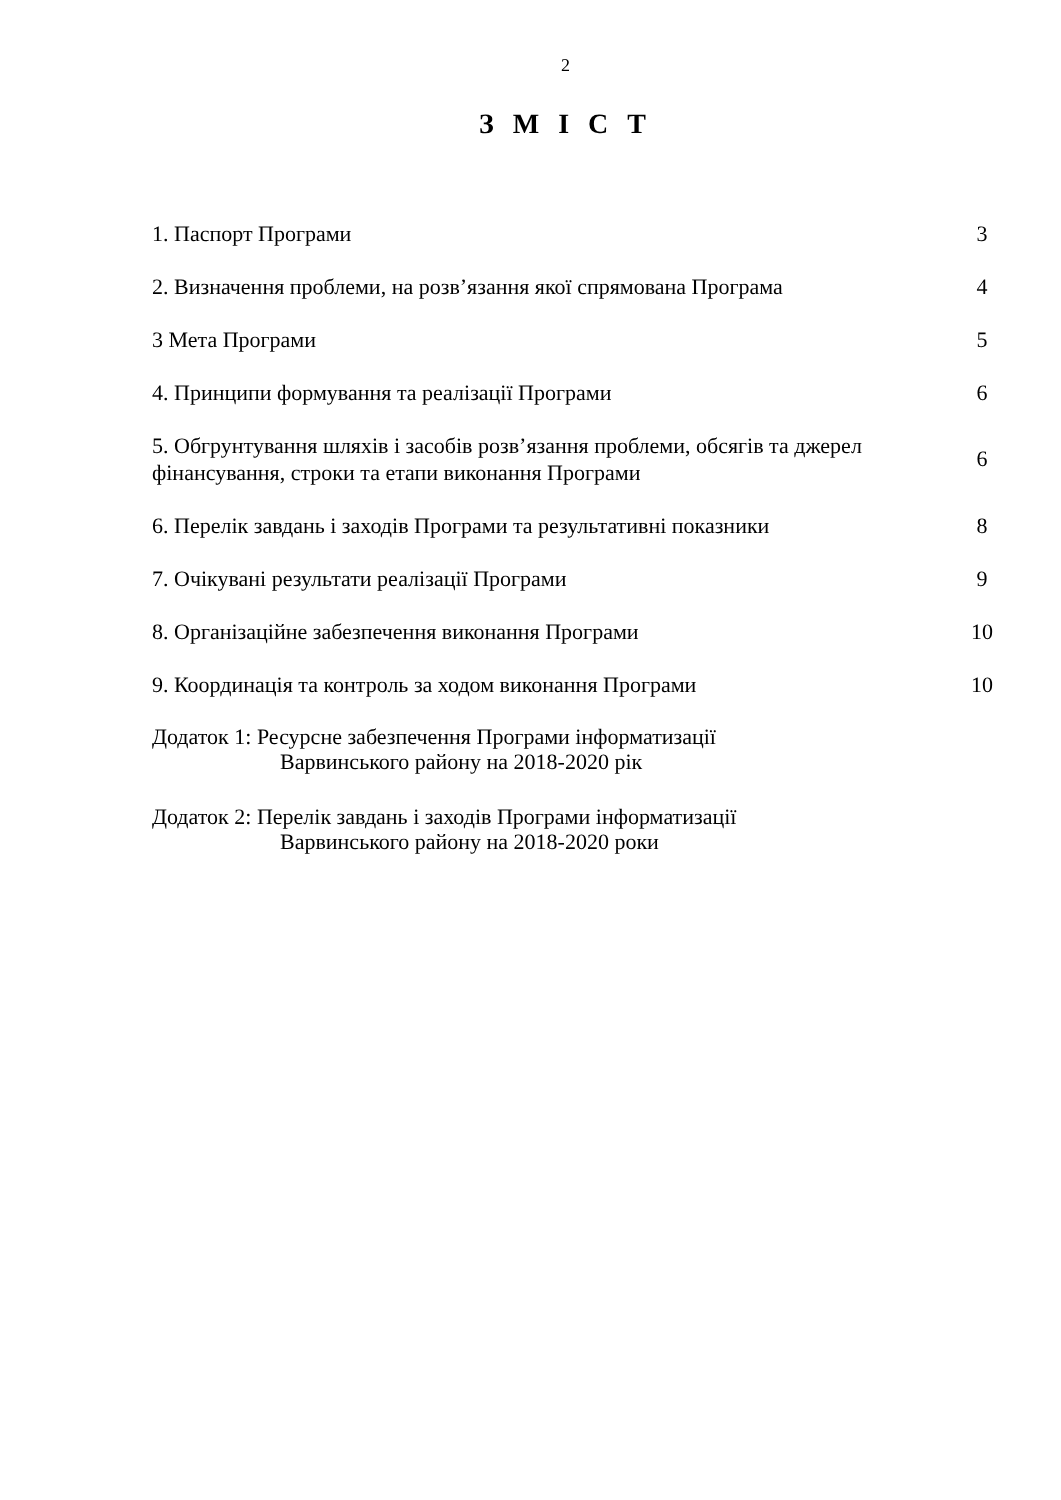2
З М І С Т
1. Паспорт Програми
3
2. Визначення проблеми, на розв’язання якої спрямована Програма
4
3 Мета Програми
5
4. Принципи формування та реалізації Програми
6
5. Обгрунтування шляхів і засобів розв’язання проблеми, обсягів та джерел фінансування, строки та етапи виконання Програми
6
6. Перелік завдань і заходів Програми та результативні показники
8
7. Очікувані результати реалізації Програми
9
8. Організаційне забезпечення виконання Програми
10
9. Координація та контроль за ходом виконання Програми
10
Додаток 1: Ресурсне забезпечення Програми інформатизації
Варвинського району на 2018-2020 рік
Додаток 2: Перелік завдань і заходів Програми інформатизації
Варвинського району на 2018-2020 роки